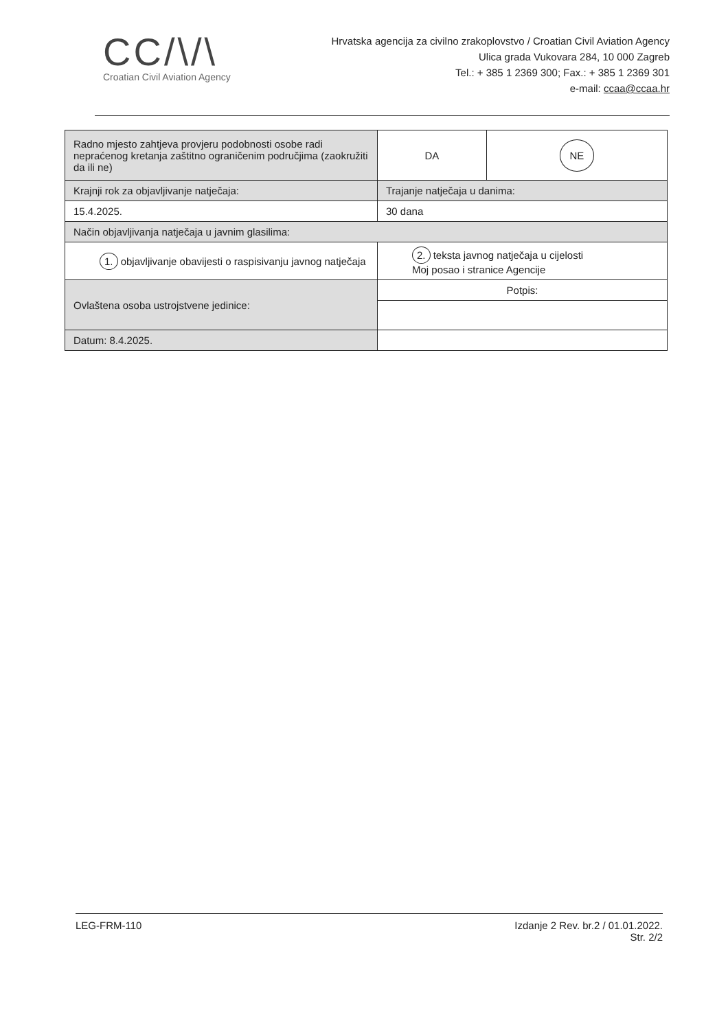CC/\/\
Croatian Civil Aviation Agency
Hrvatska agencija za civilno zrakoplovstvo / Croatian Civil Aviation Agency
Ulica grada Vukovara 284, 10 000 Zagreb
Tel.: + 385 1 2369 300; Fax.: + 385 1 2369 301
e-mail: ccaa@ccaa.hr
| Radno mjesto zahtjeva provjeru podobnosti osobe radi nepraćenog kretanja zaštitno ograničenim područjima (zaokružiti da ili ne) | DA | NE |
| Krajnji rok za objavljivanje natječaja: | Trajanje natječaja u danima: | |
| 15.4.2025. | 30 dana | |
| Način objavljivanja natječaja u javnim glasilima: | | |
| 1. objavljivanje obavijesti o raspisivanju javnog natječaja | 2. teksta javnog natječaja u cijelosti Moj posao i stranice Agencije | |
| Ovlaštena osoba ustrojstvene jedinice: | Potpis: | |
| Datum: 8.4.2025. | | |
LEG-FRM-110 Izdanje 2 Rev. br.2 / 01.01.2022.
Str. 2/2